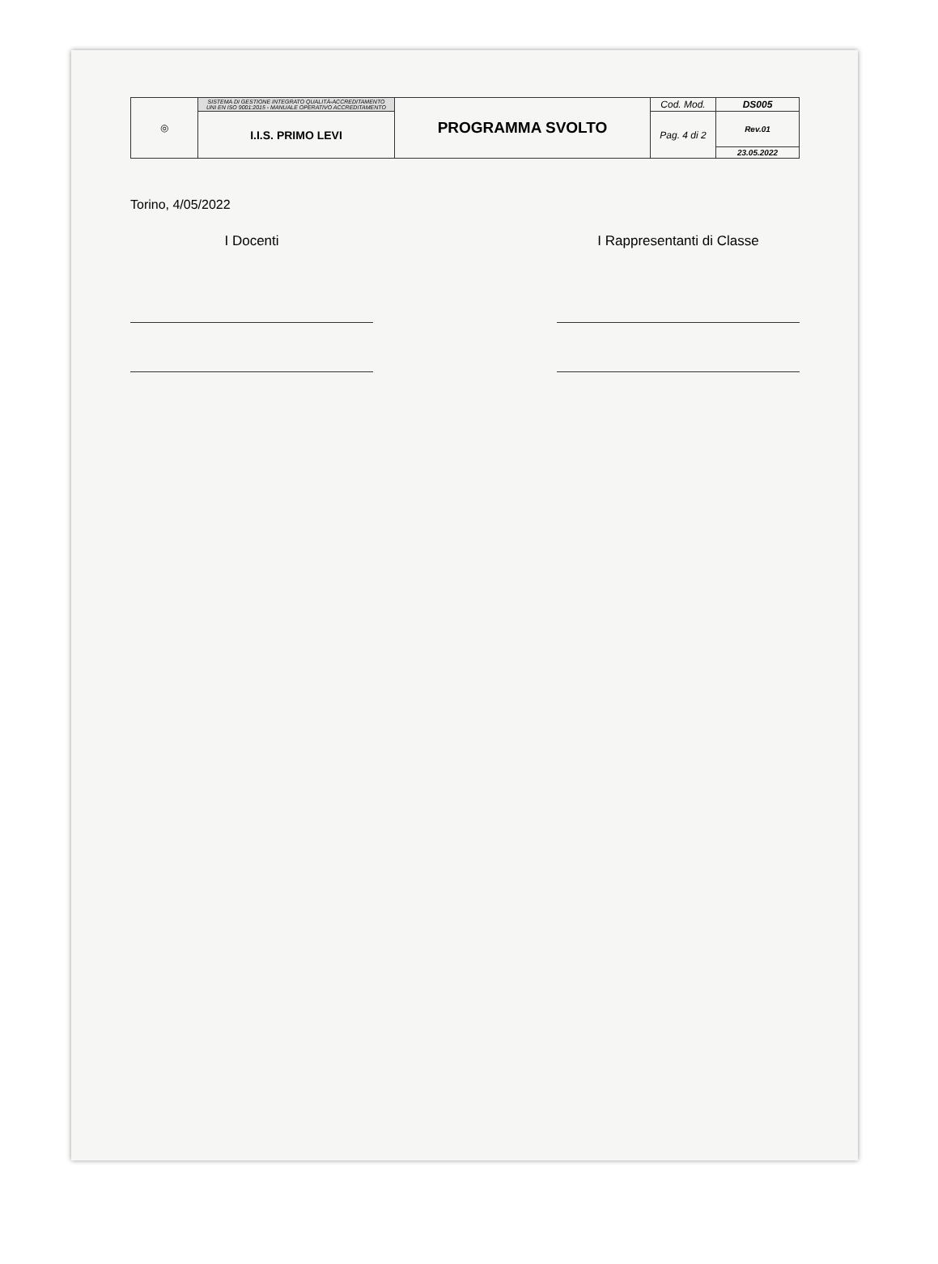| ◎ | SISTEMA DI GESTIONE INTEGRATO QUALITÀ-ACCREDITAMENTO UNI EN ISO 9001:2015 - MANUALE OPERATIVO ACCREDITAMENTO | PROGRAMMA SVOLTO | Cod. Mod. | DS005 |
| | I.I.S. PRIMO LEVI | | Pag. 4 di 2 | Rev.01 |
| | | | | 23.05.2022 |
Torino, 4/05/2022
I Docenti I Rappresentanti di Classe